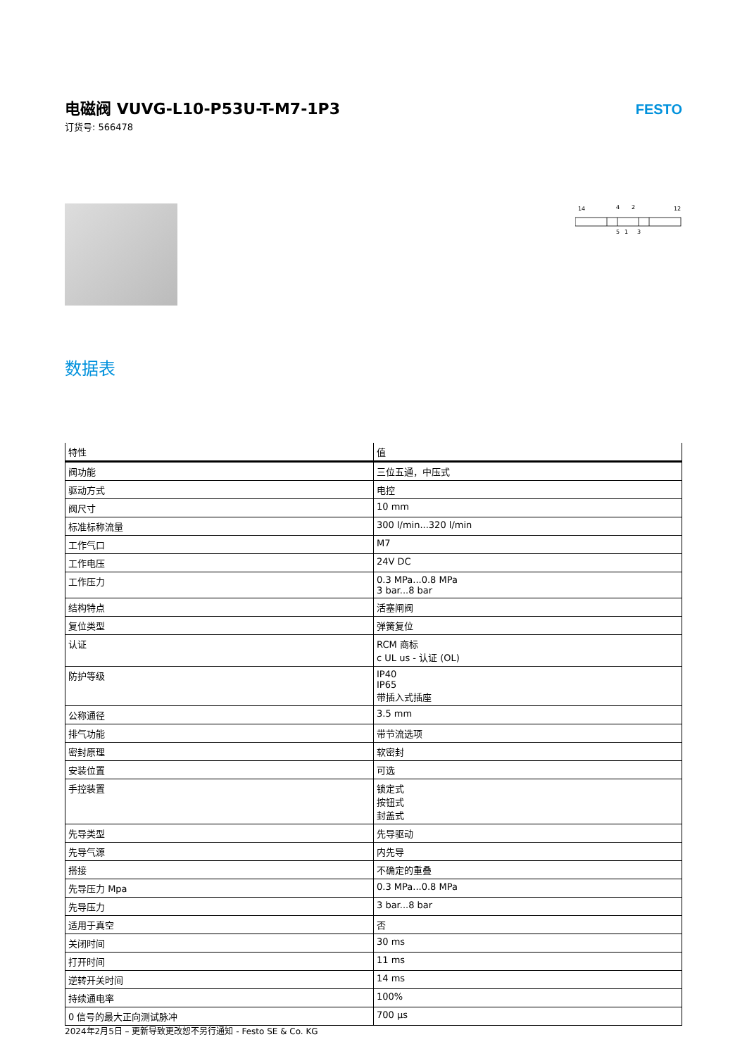电磁阀 VUVG-L10-P53U-T-M7-1P3
订货号: 566478
FESTO
14
4
2
12
5
1
3
数据表
| 特性 | 值 |
| --- | --- |
| 阀功能 | 三位五通，中压式 |
| 驱动方式 | 电控 |
| 阀尺寸 | 10 mm |
| 标准标称流量 | 300 l/min...320 l/min |
| 工作气口 | M7 |
| 工作电压 | 24V DC |
| 工作压力 | 0.3 MPa...0.8 MPa 3 bar...8 bar |
| 结构特点 | 活塞闸阀 |
| 复位类型 | 弹簧复位 |
| 认证 | RCM 商标 c UL us - 认证 (OL) |
| 防护等级 | IP40 IP65 带插入式插座 |
| 公称通径 | 3.5 mm |
| 排气功能 | 带节流选项 |
| 密封原理 | 软密封 |
| 安装位置 | 可选 |
| 手控装置 | 锁定式 按钮式 封盖式 |
| 先导类型 | 先导驱动 |
| 先导气源 | 内先导 |
| 搭接 | 不确定的重叠 |
| 先导压力 Mpa | 0.3 MPa...0.8 MPa |
| 先导压力 | 3 bar...8 bar |
| 适用于真空 | 否 |
| 关闭时间 | 30 ms |
| 打开时间 | 11 ms |
| 逆转开关时间 | 14 ms |
| 持续通电率 | 100% |
| 0 信号的最大正向测试脉冲 | 700 µs |
2024年2月5日 – 更新导致更改恕不另行通知 - Festo SE & Co. KG